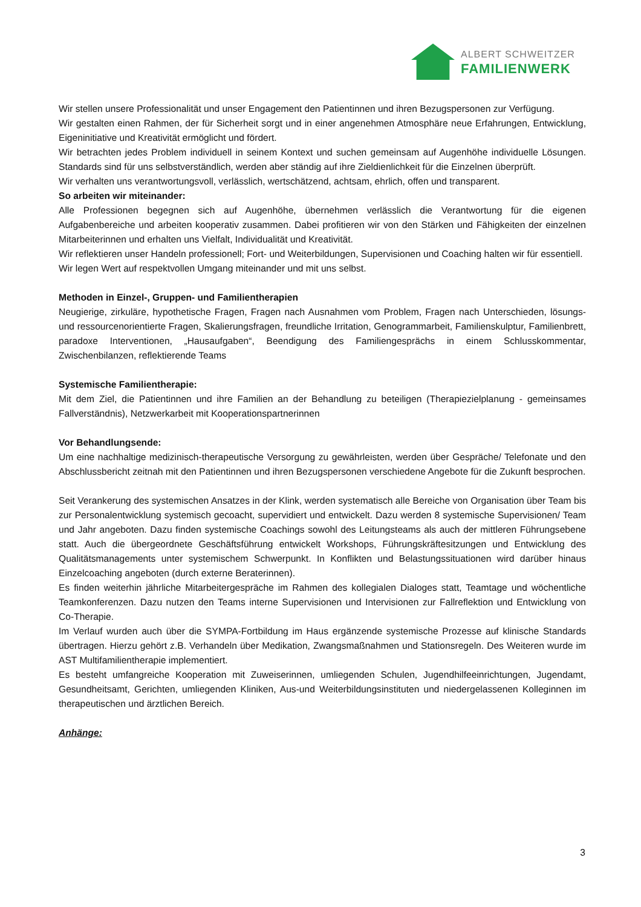ALBERT SCHWEITZER
FAMILIENWERK
Wir stellen unsere Professionalität und unser Engagement den Patientinnen und ihren Bezugspersonen zur Verfügung.
Wir gestalten einen Rahmen, der für Sicherheit sorgt und in einer angenehmen Atmosphäre neue Erfahrungen, Entwicklung, Eigeninitiative und Kreativität ermöglicht und fördert.
Wir betrachten jedes Problem individuell in seinem Kontext und suchen gemeinsam auf Augenhöhe individuelle Lösungen. Standards sind für uns selbstverständlich, werden aber ständig auf ihre Zieldienlichkeit für die Einzelnen überprüft.
Wir verhalten uns verantwortungsvoll, verlässlich, wertschätzend, achtsam, ehrlich, offen und transparent.
So arbeiten wir miteinander:
Alle Professionen begegnen sich auf Augenhöhe, übernehmen verlässlich die Verantwortung für die eigenen Aufgabenbereiche und arbeiten kooperativ zusammen. Dabei profitieren wir von den Stärken und Fähigkeiten der einzelnen Mitarbeiterinnen und erhalten uns Vielfalt, Individualität und Kreativität.
Wir reflektieren unser Handeln professionell; Fort- und Weiterbildungen, Supervisionen und Coaching halten wir für essentiell.
Wir legen Wert auf respektvollen Umgang miteinander und mit uns selbst.
Methoden in Einzel-, Gruppen- und Familientherapien
Neugierige, zirkuläre, hypothetische Fragen, Fragen nach Ausnahmen vom Problem, Fragen nach Unterschieden, lösungs- und ressourcenorientierte Fragen, Skalierungsfragen, freundliche Irritation, Genogrammarbeit, Familienskulptur, Familienbrett, paradoxe Interventionen, „Hausaufgaben“, Beendigung des Familiengesprächs in einem Schlusskommentar, Zwischenbilanzen, reflektierende Teams
Systemische Familientherapie:
Mit dem Ziel, die Patientinnen und ihre Familien an der Behandlung zu beteiligen (Therapiezielplanung - gemeinsames Fallverständnis), Netzwerkarbeit mit Kooperationspartnerinnen
Vor Behandlungsende:
Um eine nachhaltige medizinisch-therapeutische Versorgung zu gewährleisten, werden über Gespräche/ Telefonate und den Abschlussbericht zeitnah mit den Patientinnen und ihren Bezugspersonen verschiedene Angebote für die Zukunft besprochen.
Seit Verankerung des systemischen Ansatzes in der Klink, werden systematisch alle Bereiche von Organisation über Team bis zur Personalentwicklung systemisch gecoacht, supervidiert und entwickelt. Dazu werden 8 systemische Supervisionen/ Team und Jahr angeboten. Dazu finden systemische Coachings sowohl des Leitungsteams als auch der mittleren Führungsebene statt. Auch die übergeordnete Geschäftsführung entwickelt Workshops, Führungskräftesitzungen und Entwicklung des Qualitätsmanagements unter systemischem Schwerpunkt. In Konflikten und Belastungssituationen wird darüber hinaus Einzelcoaching angeboten (durch externe Beraterinnen).
Es finden weiterhin jährliche Mitarbeitergespräche im Rahmen des kollegialen Dialoges statt, Teamtage und wöchentliche Teamkonferenzen. Dazu nutzen den Teams interne Supervisionen und Intervisionen zur Fallreflektion und Entwicklung von Co-Therapie.
Im Verlauf wurden auch über die SYMPA-Fortbildung im Haus ergänzende systemische Prozesse auf klinische Standards übertragen. Hierzu gehört z.B. Verhandeln über Medikation, Zwangsmaßnahmen und Stationsregeln. Des Weiteren wurde im AST Multifamilientherapie implementiert.
Es besteht umfangreiche Kooperation mit Zuweiserinnen, umliegenden Schulen, Jugendhilfeeinrichtungen, Jugendamt, Gesundheitsamt, Gerichten, umliegenden Kliniken, Aus-und Weiterbildungsinstituten und niedergelassenen Kolleginnen im therapeutischen und ärztlichen Bereich.
Anhänge:
3